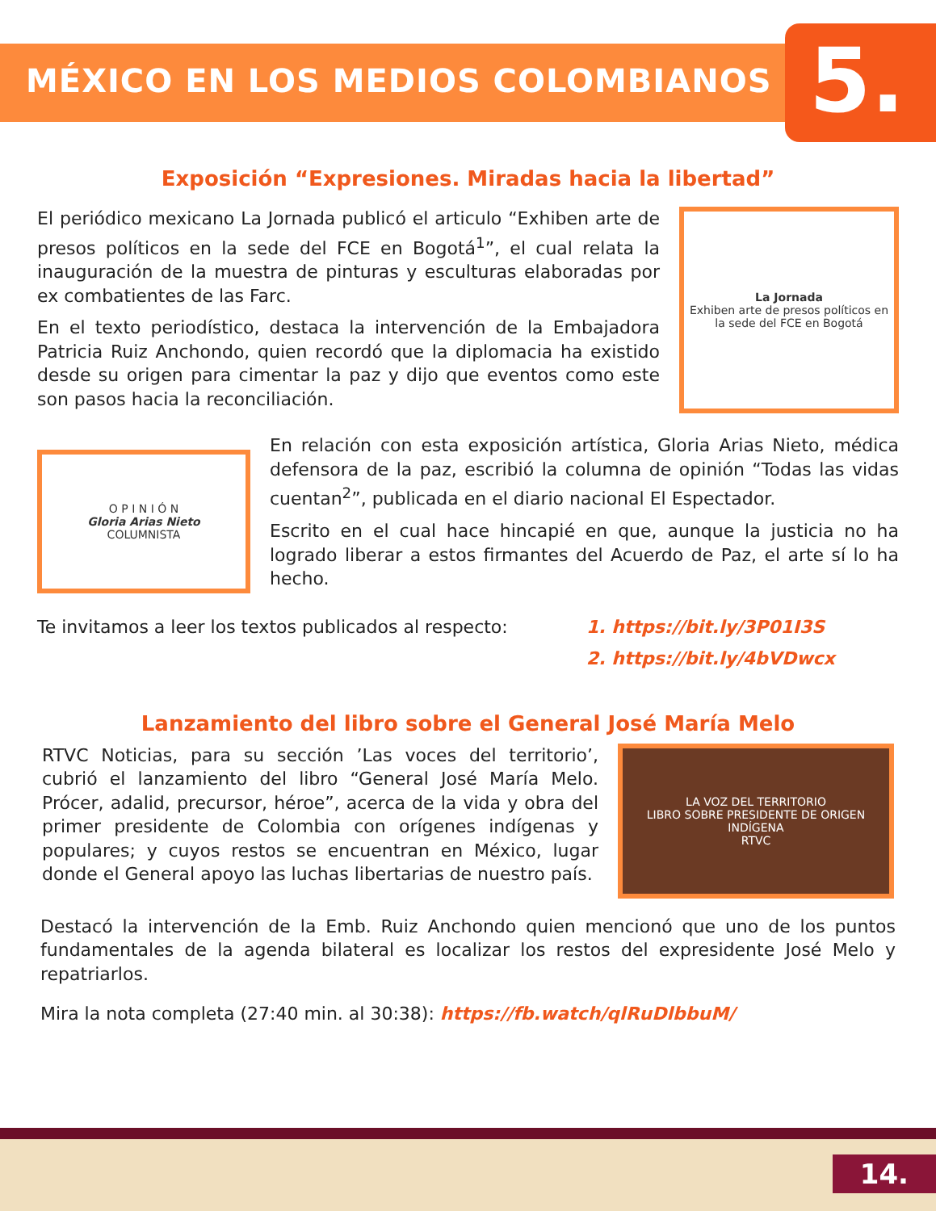MÉXICO EN LOS MEDIOS COLOMBIANOS
5.
Exposición “Expresiones. Miradas hacia la libertad”
El periódico mexicano La Jornada publicó el articulo “Exhiben arte de presos políticos en la sede del FCE en Bogotá<sup>1</sup>”, el cual relata la inauguración de la muestra de pinturas y esculturas elaboradas por ex combatientes de las Farc.
En el texto periodístico, destaca la intervención de la Embajadora Patricia Ruiz Anchondo, quien recordó que la diplomacia ha existido desde su origen para cimentar la paz y dijo que eventos como este son pasos hacia la reconciliación.
La Jornada
Exhiben arte de presos políticos en la sede del FCE en Bogotá
O P I N I Ó N
Gloria Arias Nieto
COLUMNISTA
En relación con esta exposición artística, Gloria Arias Nieto, médica defensora de la paz, escribió la columna de opinión “Todas las vidas cuentan<sup>2</sup>”, publicada en el diario nacional El Espectador.
Escrito en el cual hace hincapié en que, aunque la justicia no ha logrado liberar a estos firmantes del Acuerdo de Paz, el arte sí lo ha hecho.
Te invitamos a leer los textos publicados al respecto:
1. https://bit.ly/3P01I3S
2. https://bit.ly/4bVDwcx
Lanzamiento del libro sobre el General José María Melo
RTVC Noticias, para su sección ’Las voces del territorio’, cubrió el lanzamiento del libro “General José María Melo. Prócer, adalid, precursor, héroe”, acerca de la vida y obra del primer presidente de Colombia con orígenes indígenas y populares; y cuyos restos se encuentran en México, lugar donde el General apoyo las luchas libertarias de nuestro país.
LA VOZ DEL TERRITORIO
LIBRO SOBRE PRESIDENTE DE ORIGEN INDÍGENA
RTVC
Destacó la intervención de la Emb. Ruiz Anchondo quien mencionó que uno de los puntos fundamentales de la agenda bilateral es localizar los restos del expresidente José Melo y repatriarlos.
Mira la nota completa (27:40 min. al 30:38): https://fb.watch/qlRuDlbbuM/
14.